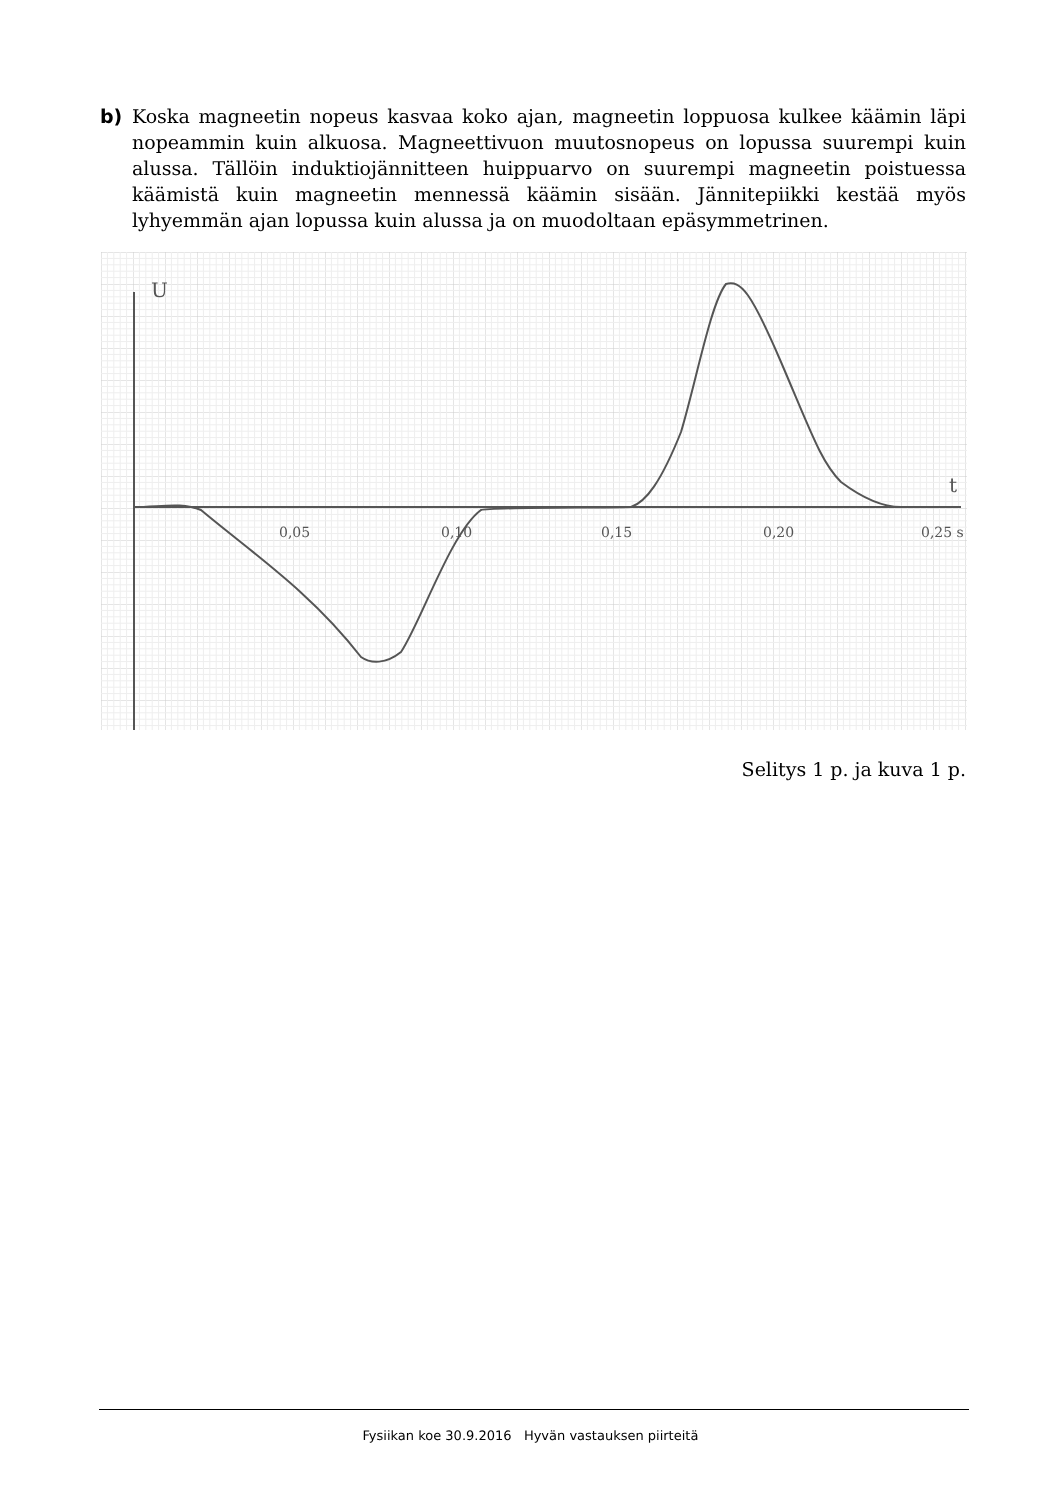b) Koska magneetin nopeus kasvaa koko ajan, magneetin loppuosa kulkee käämin läpi nopeammin kuin alkuosa. Magneettivuon muutosnopeus on lopussa suurempi kuin alussa. Tällöin induktiojännitteen huippuarvo on suurempi magneetin poistuessa käämistä kuin magneetin mennessä käämin sisään. Jännitepiikki kestää myös lyhyemmän ajan lopussa kuin alussa ja on muodoltaan epäsymmetrinen.
U
t
0,05
0,10
0,15
0,20
0,25 s
Selitys 1 p. ja kuva 1 p.
Fysiikan koe 30.9.2016 Hyvän vastauksen piirteitä